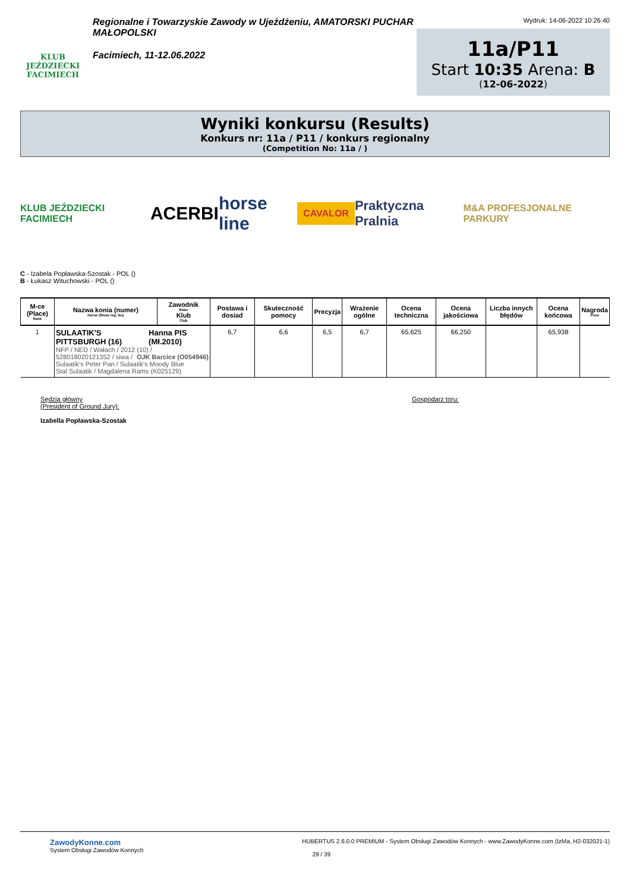KLUB JEŹDZIECKI FACIMIECH
Regionalne i Towarzyskie Zawody w Ujeżdżeniu, AMATORSKI PUCHAR MAŁOPOLSKI
Facimiech, 11-12.06.2022
Wydruk: 14-06-2022 10:26:40
11a/P11
Start 10:35 Arena: B
(12-06-2022)
Wyniki konkursu (Results)
Konkurs nr: 11a / P11 / konkurs regionalny
(Competition No: 11a / )
KLUB JEŹDZIECKI FACIMIECH ACERBI horse line CAVALOR Praktyczna Pralnia M&A PROFESJONALNE PARKURY
C - Izabela Popławska-Szostak - POL ()
B - Łukasz Witucho­wski - POL ()
| M-ce (Place) Rank | Nazwa konia (numer) Horse (Show reg. No) | Zawodnik Rider Klub Club | Postawa i dosiad | Skuteczność pomocy | Precyzja | Wrażenie ogólne | Ocena techniczna | Ocena jakościowa | Liczba innych błędów | Ocena końcowa | Nagroda Prize |
| --- | --- | --- | --- | --- | --- | --- | --- | --- | --- | --- | --- |
| 1 | SULAATIK'S PITTSBURGH (16) Hanna PIS (Mł.2010) NFP / NED / Wałach / 2012 (10) / OJK Barcice (O054946) 528018020121352 / siwa / Sulaatik's Peter Pan / Sulaatik's Moody Blue Stal Sulaatik / Magdalena Rams (K025129) | | 6,7 | 6,6 | 6,5 | 6,7 | 65,625 | 66,250 | | 65,938 | |
Sędzia główny
(President of Ground Jury):
Izabella Popławska-Szostak
Gospodarz toru:
ZawodyKonne.com
System Obsługi Zawodów Konnych
HUBERTUS 2.6.0.0 PREMIUM - System Obsługi Zawodów Konnych - www.ZawodyKonne.com (IzMa, H2-032021-1)
29 / 39